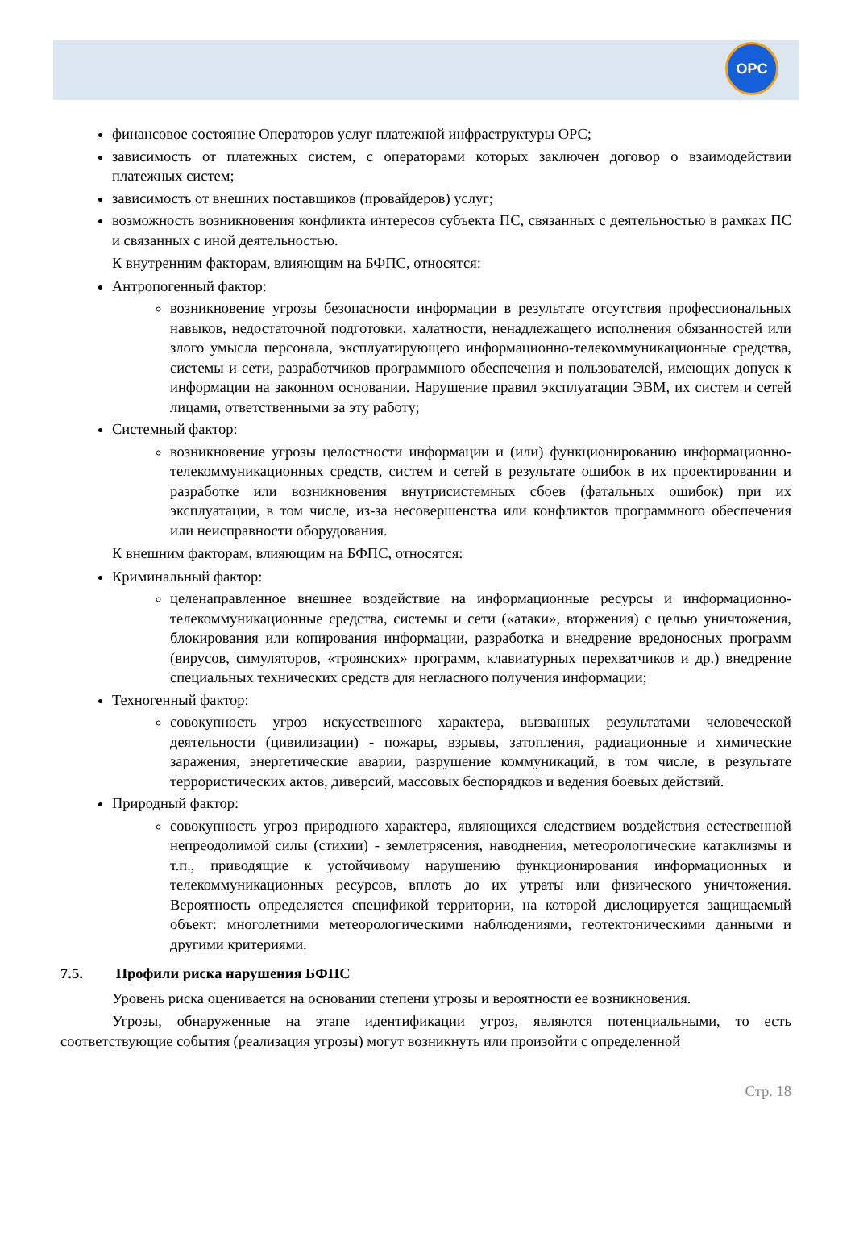OPC
финансовое состояние Операторов услуг платежной инфраструктуры ОРС;
зависимость от платежных систем, с операторами которых заключен договор о взаимодействии платежных систем;
зависимость от внешних поставщиков (провайдеров) услуг;
возможность возникновения конфликта интересов субъекта ПС, связанных с деятельностью в рамках ПС и связанных с иной деятельностью.
К внутренним факторам, влияющим на БФПС, относятся:
Антропогенный фактор:
возникновение угрозы безопасности информации в результате отсутствия профессиональных навыков, недостаточной подготовки, халатности, ненадлежащего исполнения обязанностей или злого умысла персонала, эксплуатирующего информационно-телекоммуникационные средства, системы и сети, разработчиков программного обеспечения и пользователей, имеющих допуск к информации на законном основании. Нарушение правил эксплуатации ЭВМ, их систем и сетей лицами, ответственными за эту работу;
Системный фактор:
возникновение угрозы целостности информации и (или) функционированию информационно-телекоммуникационных средств, систем и сетей в результате ошибок в их проектировании и разработке или возникновения внутрисистемных сбоев (фатальных ошибок) при их эксплуатации, в том числе, из-за несовершенства или конфликтов программного обеспечения или неисправности оборудования.
К внешним факторам, влияющим на БФПС, относятся:
Криминальный фактор:
целенаправленное внешнее воздействие на информационные ресурсы и информационно-телекоммуникационные средства, системы и сети («атаки», вторжения) с целью уничтожения, блокирования или копирования информации, разработка и внедрение вредоносных программ (вирусов, симуляторов, «троянских» программ, клавиатурных перехватчиков и др.) внедрение специальных технических средств для негласного получения информации;
Техногенный фактор:
совокупность угроз искусственного характера, вызванных результатами человеческой деятельности (цивилизации) - пожары, взрывы, затопления, радиационные и химические заражения, энергетические аварии, разрушение коммуникаций, в том числе, в результате террористических актов, диверсий, массовых беспорядков и ведения боевых действий.
Природный фактор:
совокупность угроз природного характера, являющихся следствием воздействия естественной непреодолимой силы (стихии) - землетрясения, наводнения, метеорологические катаклизмы и т.п., приводящие к устойчивому нарушению функционирования информационных и телекоммуникационных ресурсов, вплоть до их утраты или физического уничтожения. Вероятность определяется спецификой территории, на которой дислоцируется защищаемый объект: многолетними метеорологическими наблюдениями, геотектоническими данными и другими критериями.
7.5. Профили риска нарушения БФПС
Уровень риска оценивается на основании степени угрозы и вероятности ее возникновения.
Угрозы, обнаруженные на этапе идентификации угроз, являются потенциальными, то есть соответствующие события (реализация угрозы) могут возникнуть или произойти с определенной
Стр. 18